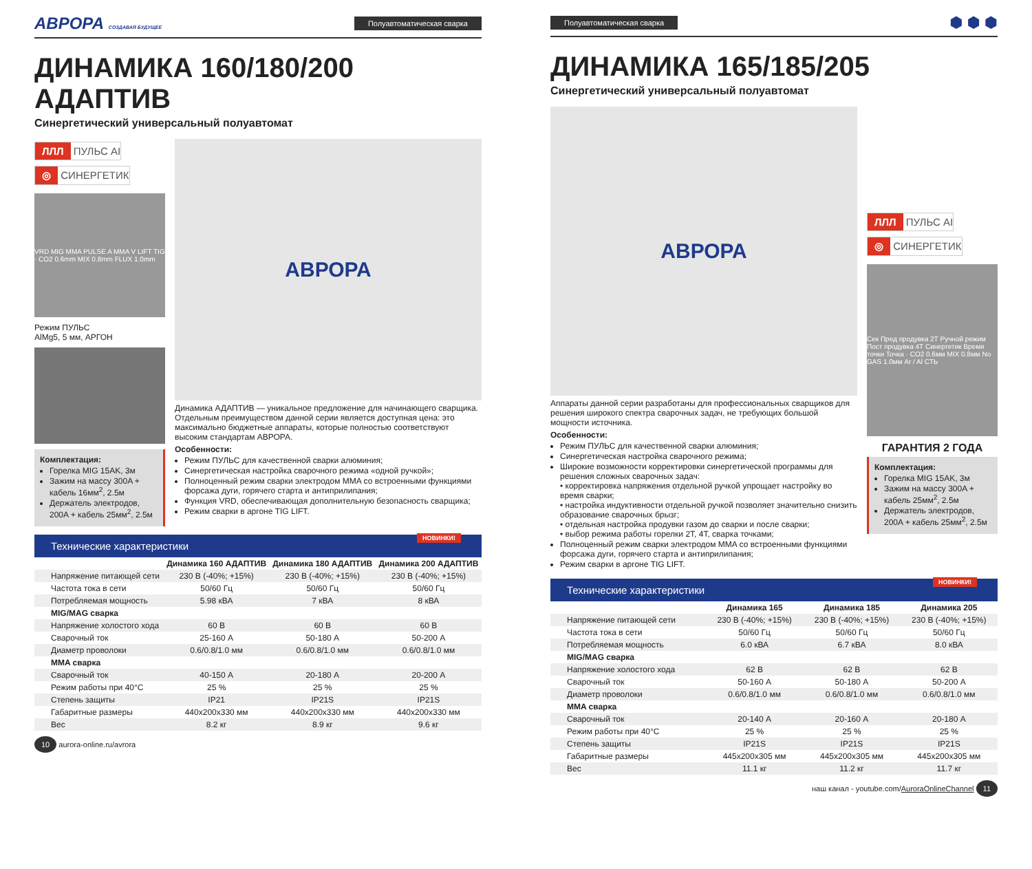АВРОРА СОЗДАВАЯ БУДУЩЕЕ Полуавтоматическая сварка
ДИНАМИКА 160/180/200
АДАПТИВ
Синергетический универсальный полуавтомат
ЛЛЛ ПУЛЬС AI
◎ СИНЕРГЕТИК
VRD MIG MMA PULSE A MMA V LIFT TIG · CO2 0.6mm MIX 0.8mm FLUX 1.0mm
Режим ПУЛЬС
AlMg5, 5 мм, АРГОН
Комплектация:
Горелка MIG 15AK, 3м
Зажим на массу 300A + кабель 16мм<sup>2</sup>, 2.5м
Держатель электродов, 200A + кабель 25мм<sup>2</sup>, 2.5м
АВРОРА
Динамика АДАПТИВ — уникальное предложение для начинающего сварщика. Отдельным преимуществом данной серии является доступная цена: это максимально бюджетные аппараты, которые полностью соответствуют высоким стандартам АВРОРА.
Особенности:
Режим ПУЛЬС для качественной сварки алюминия;
Синергетическая настройка сварочного режима «одной ручкой»;
Полноценный режим сварки электродом MMA со встроенными функциями форсажа дуги, горячего старта и антиприлипания;
Функция VRD, обеспечивающая дополнительную безопасность сварщика;
Режим сварки в аргоне TIG LIFT.
Технические характеристики
НОВИНКИ!
| | Динамика 160 АДАПТИВ | Динамика 180 АДАПТИВ | Динамика 200 АДАПТИВ |
| --- | --- | --- | --- |
| Напряжение питающей сети | 230 В (-40%; +15%) | 230 В (-40%; +15%) | 230 В (-40%; +15%) |
| Частота тока в сети | 50/60 Гц | 50/60 Гц | 50/60 Гц |
| Потребляемая мощность | 5.98 кВА | 7 кВА | 8 кВА |
| MIG/MAG сварка | | | |
| Напряжение холостого хода | 60 В | 60 В | 60 В |
| Сварочный ток | 25-160 А | 50-180 А | 50-200 А |
| Диаметр проволоки | 0.6/0.8/1.0 мм | 0.6/0.8/1.0 мм | 0.6/0.8/1.0 мм |
| MMA сварка | | | |
| Сварочный ток | 40-150 А | 20-180 А | 20-200 А |
| Режим работы при 40°С | 25 % | 25 % | 25 % |
| Степень защиты | IP21 | IP21S | IP21S |
| Габаритные размеры | 440x200x330 мм | 440x200x330 мм | 440x200x330 мм |
| Вес | 8.2 кг | 8.9 кг | 9.6 кг |
10 aurora-online.ru/avrora
Полуавтоматическая сварка ⬢ ⬢ ⬢
ДИНАМИКА 165/185/205
Синергетический универсальный полуавтомат
АВРОРА
Аппараты данной серии разработаны для профессиональных сварщиков для решения широкого спектра сварочных задач, не требующих большой мощности источника.
Особенности:
Режим ПУЛЬС для качественной сварки алюминия;
Синергетическая настройка сварочного режима;
Широкие возможности корректировки синергетической программы для решения сложных сварочных задач:
• корректировка напряжения отдельной ручкой упрощает настройку во время сварки;
• настройка индуктивности отдельной ручкой позволяет значительно снизить образование сварочных брызг;
• отдельная настройка продувки газом до сварки и после сварки;
• выбор режима работы горелки 2Т, 4Т, сварка точками;
Полноценный режим сварки электродом MMA со встроенными функциями форсажа дуги, горячего старта и антиприлипания;
Режим сварки в аргоне TIG LIFT.
ЛЛЛ ПУЛЬС AI
◎ СИНЕРГЕТИК
Сек Пред продувка 2Т Ручной режим Пост продувка 4Т Синергетик Время точки Точка · CO2 0.6мм MIX 0.8мм No GAS 1.0мм Ar / Al СТЬ
ГАРАНТИЯ 2 ГОДА
Комплектация:
Горелка MIG 15AK, 3м
Зажим на массу 300A + кабель 25мм<sup>2</sup>, 2.5м
Держатель электродов, 200A + кабель 25мм<sup>2</sup>, 2.5м
Технические характеристики
НОВИНКИ!
| | Динамика 165 | Динамика 185 | Динамика 205 |
| --- | --- | --- | --- |
| Напряжение питающей сети | 230 В (-40%; +15%) | 230 В (-40%; +15%) | 230 В (-40%; +15%) |
| Частота тока в сети | 50/60 Гц | 50/60 Гц | 50/60 Гц |
| Потребляемая мощность | 6.0 кВА | 6.7 кВА | 8.0 кВА |
| MIG/MAG сварка | | | |
| Напряжение холостого хода | 62 В | 62 В | 62 В |
| Сварочный ток | 50-160 А | 50-180 А | 50-200 А |
| Диаметр проволоки | 0.6/0.8/1.0 мм | 0.6/0.8/1.0 мм | 0.6/0.8/1.0 мм |
| MMA сварка | | | |
| Сварочный ток | 20-140 А | 20-160 А | 20-180 А |
| Режим работы при 40°С | 25 % | 25 % | 25 % |
| Степень защиты | IP21S | IP21S | IP21S |
| Габаритные размеры | 445x200x305 мм | 445x200x305 мм | 445x200x305 мм |
| Вес | 11.1 кг | 11.2 кг | 11.7 кг |
наш канал - youtube.com/AuroraOnlineChannel 11